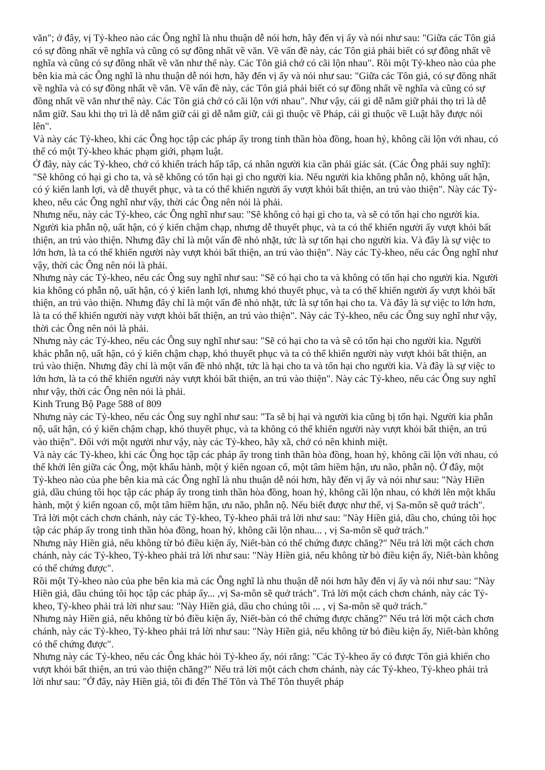văn"; ở đây, vị Tỷ-kheo nào các Ông nghĩ là nhu thuận dễ nói hơn, hãy đến vị ấy và nói như sau: "Giữa các Tôn giả có sự đồng nhất về nghĩa và cũng có sự đồng nhất về văn. Về vấn đề này, các Tôn giả phải biết có sự đồng nhất về nghĩa và cũng có sự đồng nhất về văn như thế này. Các Tôn giả chớ có cãi lộn nhau". Rồi một Tỷ-kheo nào của phe bên kia mà các Ông nghĩ là nhu thuận dễ nói hơn, hãy đến vị ấy và nói như sau: "Giữa các Tôn giả, có sự đồng nhất về nghĩa và có sự đồng nhất về văn. Về vấn đề này, các Tôn giả phải biết có sự đồng nhất về nghĩa và cũng có sự đồng nhất về văn như thế này. Các Tôn giả chớ có cãi lộn với nhau". Như vậy, cái gì dễ nắm giữ phải thọ trì là dễ nắm giữ. Sau khi thọ trì là dễ nắm giữ cái gì dễ nắm giữ, cái gì thuộc về Pháp, cái gì thuộc về Luật hãy được nói lên".
Và này các Tỷ-kheo, khi các Ông học tập các pháp ấy trong tinh thần hòa đồng, hoan hỷ, không cãi lộn với nhau, có thể có một Tỷ-kheo khác phạm giới, phạm luật.
Ở đây, này các Tỷ-kheo, chớ có khiển trách hấp tấp, cá nhân người kia cần phải giác sát. (Các Ông phải suy nghĩ): "Sẽ không có hại gì cho ta, và sẽ không có tổn hại gì cho người kia. Nếu người kia không phẫn nộ, không uất hận, có ý kiến lanh lợi, và dễ thuyết phục, và ta có thể khiến người ấy vượt khỏi bất thiện, an trú vào thiện". Này các Tỷ-kheo, nếu các Ông nghĩ như vậy, thời các Ông nên nói là phải.
Nhưng nếu, này các Tỷ-kheo, các Ông nghĩ như sau: "Sẽ không có hại gì cho ta, và sẽ có tổn hại cho người kia. Người kia phẫn nộ, uất hận, có ý kiến chậm chạp, nhưng dễ thuyết phục, và ta có thể khiến người ấy vượt khỏi bất thiện, an trú vào thiện. Nhưng đây chỉ là một vấn đề nhỏ nhặt, tức là sự tổn hại cho người kia. Và đây là sự việc to lớn hơn, là ta có thể khiến người này vượt khỏi bất thiện, an trú vào thiện". Này các Tỷ-kheo, nếu các Ông nghĩ như vậy, thời các Ông nên nói là phải.
Nhưng này các Tỷ-kheo, nếu các Ông suy nghĩ như sau: "Sẽ có hại cho ta và không có tổn hại cho người kia. Người kia không có phẫn nộ, uất hận, có ý kiến lanh lợi, nhưng khó thuyết phục, và ta có thể khiến người ấy vượt khỏi bất thiện, an trú vào thiện. Nhưng đây chỉ là một vấn đề nhỏ nhặt, tức là sự tổn hại cho ta. Và đây là sự việc to lớn hơn, là ta có thể khiến người này vượt khỏi bất thiện, an trú vào thiện". Này các Tỷ-kheo, nếu các Ông suy nghĩ như vậy, thời các Ông nên nói là phải.
Nhưng này các Tỷ-kheo, nếu các Ông suy nghĩ như sau: "Sẽ có hại cho ta và sẽ có tổn hại cho người kia. Người khác phẫn nộ, uất hận, có ý kiến chậm chạp, khó thuyết phục và ta có thể khiến người này vượt khỏi bất thiện, an trú vào thiện. Nhưng đây chỉ là một vấn đề nhỏ nhặt, tức là hại cho ta và tổn hại cho người kia. Và đây là sự việc to lớn hơn, là ta có thể khiến người này vượt khỏi bất thiện, an trú vào thiện". Này các Tỷ-kheo, nếu các Ông suy nghĩ như vậy, thời các Ông nên nói là phải.
Kinh Trung Bộ Page 588 of 809
Nhưng này các Tỷ-kheo, nếu các Ông suy nghĩ như sau: "Ta sẽ bị hại và người kia cũng bị tổn hại. Người kia phẫn nộ, uất hận, có ý kiến chậm chạp, khó thuyết phục, và ta không có thể khiến người này vượt khỏi bất thiện, an trú vào thiện". Đối với một người như vậy, này các Tỷ-kheo, hãy xã, chớ có nên khinh miệt.
Và này các Tỷ-kheo, khi các Ông học tập các pháp ấy trong tinh thần hòa đồng, hoan hỷ, không cãi lộn với nhau, có thể khởi lên giữa các Ông, một khẩu hành, một ý kiến ngoan cố, một tâm hiềm hận, ưu não, phẫn nộ. Ở đây, một Tỷ-kheo nào của phe bên kia mà các Ông nghĩ là nhu thuận dễ nói hơn, hãy đến vị ấy và nói như sau: "Này Hiền giả, dầu chúng tôi học tập các pháp ấy trong tinh thần hòa đồng, hoan hỷ, không cãi lộn nhau, có khởi lên một khẩu hành, một ý kiến ngoan cố, một tâm hiềm hận, ưu não, phẫn nộ. Nếu biết được như thế, vị Sa-môn sẽ quở trách". Trả lời một cách chơn chánh, này các Tỷ-kheo, Tỷ-kheo phải trả lời như sau: "Này Hiền giả, dầu cho, chúng tôi học tập các pháp ấy trong tinh thần hòa đồng, hoan hỷ, không cãi lộn nhau... , vị Sa-môn sẽ quở trách."
Nhưng này Hiền giả, nếu không từ bỏ điều kiện ấy, Niết-bàn có thể chứng được chăng?" Nếu trả lời một cách chơn chánh, này các Tỷ-kheo, Tỷ-kheo phải trả lời như sau: "Này Hiền giả, nếu không từ bỏ điều kiện ấy, Niết-bàn không có thể chứng được".
Rồi một Tỷ-kheo nào của phe bên kia mà các Ông nghĩ là nhu thuận dễ nói hơn hãy đến vị ấy và nói như sau: "Này Hiền giả, dầu chúng tôi học tập các pháp ấy... ,vị Sa-môn sẽ quở trách". Trả lời một cách chơn chánh, này các Tỷ-kheo, Tỷ-kheo phải trả lời như sau: "Này Hiền giả, dầu cho chúng tôi ... , vị Sa-môn sẽ quở trách."
Nhưng này Hiền giả, nếu không từ bỏ điều kiện ấy, Niết-bàn có thể chứng được chăng?" Nếu trả lời một cách chơn chánh, này các Tỷ-kheo, Tỷ-kheo phải trả lời như sau: "Này Hiền giả, nếu không từ bỏ điều kiện ấy, Niết-bàn không có thể chứng được".
Nhưng này các Tỷ-kheo, nếu các Ông khác hỏi Tỷ-kheo ấy, nói rằng: "Các Tỷ-kheo ấy có được Tôn giả khiến cho vượt khỏi bất thiện, an trú vào thiện chăng?" Nếu trả lời một cách chơn chánh, này các Tỷ-kheo, Tỷ-kheo phải trả lời như sau: "Ở đây, này Hiền giả, tôi đi đến Thế Tôn và Thế Tôn thuyết pháp